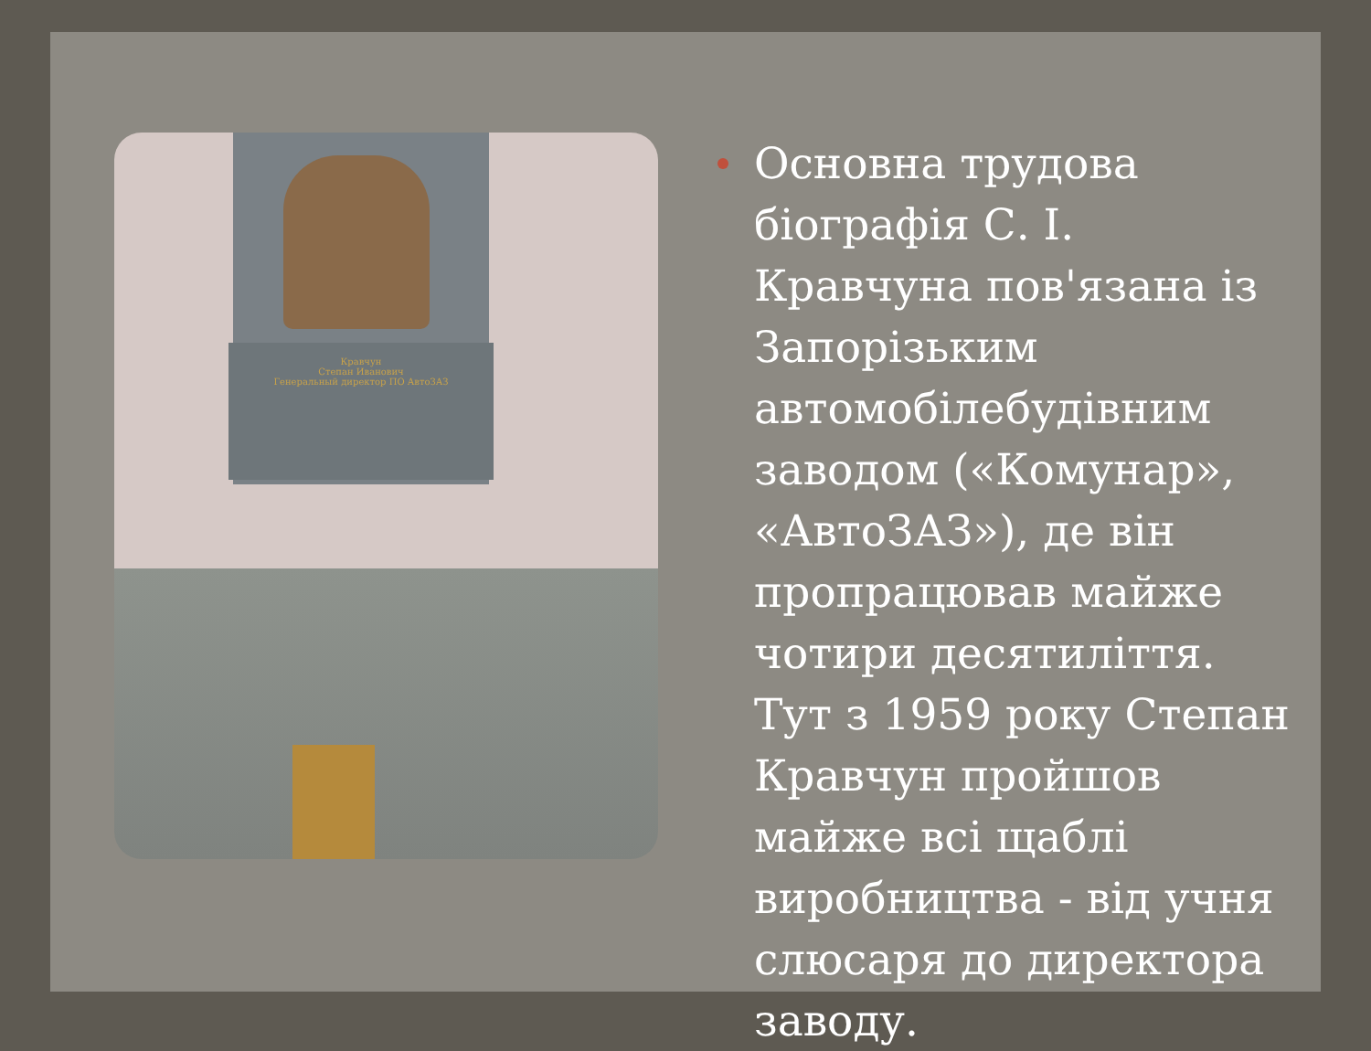Кравчун
Степан Иванович
Генеральный директор ПО АвтоЗАЗ
Основна трудова біографія С. І. Кравчуна пов'язана із Запорізьким автомобілебудівним заводом («Комунар», «АвтоЗАЗ»), де він пропрацював майже чотири десятиліття. Тут з 1959 року Степан Кравчун пройшов майже всі щаблі виробництва - від учня слюсаря до директора заводу.